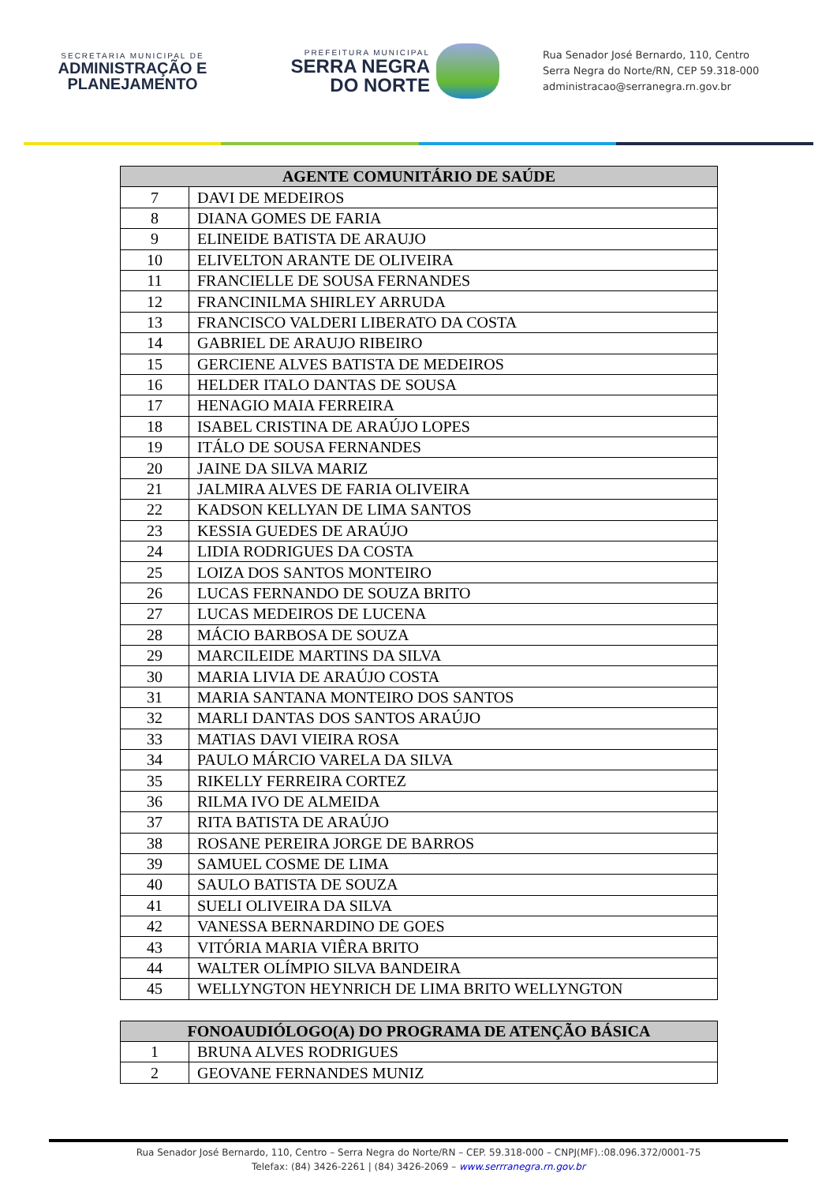SECRETARIA MUNICIPAL DE
ADMINISTRAÇÃO E
PLANEJAMENTO
PREFEITURA MUNICIPAL
SERRA NEGRA
DO NORTE
Rua Senador José Bernardo, 110, Centro
Serra Negra do Norte/RN, CEP 59.318-000
administracao@serranegra.rn.gov.br
| AGENTE COMUNITÁRIO DE SAÚDE | |
| --- | --- |
| 7 | DAVI DE MEDEIROS |
| 8 | DIANA GOMES DE FARIA |
| 9 | ELINEIDE BATISTA DE ARAUJO |
| 10 | ELIVELTON ARANTE DE OLIVEIRA |
| 11 | FRANCIELLE DE SOUSA FERNANDES |
| 12 | FRANCINILMA SHIRLEY ARRUDA |
| 13 | FRANCISCO VALDERI LIBERATO DA COSTA |
| 14 | GABRIEL DE ARAUJO RIBEIRO |
| 15 | GERCIENE ALVES BATISTA DE MEDEIROS |
| 16 | HELDER ITALO DANTAS DE SOUSA |
| 17 | HENAGIO MAIA FERREIRA |
| 18 | ISABEL CRISTINA DE ARAÚJO LOPES |
| 19 | ITÁLO DE SOUSA FERNANDES |
| 20 | JAINE DA SILVA MARIZ |
| 21 | JALMIRA ALVES DE FARIA OLIVEIRA |
| 22 | KADSON KELLYAN DE LIMA SANTOS |
| 23 | KESSIA GUEDES DE ARAÚJO |
| 24 | LIDIA RODRIGUES DA COSTA |
| 25 | LOIZA DOS SANTOS MONTEIRO |
| 26 | LUCAS FERNANDO DE SOUZA BRITO |
| 27 | LUCAS MEDEIROS DE LUCENA |
| 28 | MÁCIO BARBOSA DE SOUZA |
| 29 | MARCILEIDE MARTINS DA SILVA |
| 30 | MARIA LIVIA DE ARAÚJO COSTA |
| 31 | MARIA SANTANA MONTEIRO DOS SANTOS |
| 32 | MARLI DANTAS DOS SANTOS ARAÚJO |
| 33 | MATIAS DAVI VIEIRA ROSA |
| 34 | PAULO MÁRCIO VARELA DA SILVA |
| 35 | RIKELLY FERREIRA CORTEZ |
| 36 | RILMA IVO DE ALMEIDA |
| 37 | RITA BATISTA DE ARAÚJO |
| 38 | ROSANE PEREIRA JORGE DE BARROS |
| 39 | SAMUEL COSME DE LIMA |
| 40 | SAULO BATISTA DE SOUZA |
| 41 | SUELI OLIVEIRA DA SILVA |
| 42 | VANESSA BERNARDINO DE GOES |
| 43 | VITÓRIA MARIA VIÊRA BRITO |
| 44 | WALTER OLÍMPIO SILVA BANDEIRA |
| 45 | WELLYNGTON HEYNRICH DE LIMA BRITO WELLYNGTON |
| FONOAUDIÓLOGO(A) DO PROGRAMA DE ATENÇÃO BÁSICA | |
| --- | --- |
| 1 | BRUNA ALVES RODRIGUES |
| 2 | GEOVANE FERNANDES MUNIZ |
Rua Senador José Bernardo, 110, Centro – Serra Negra do Norte/RN – CEP. 59.318-000 – CNPJ(MF).:08.096.372/0001-75
Telefax: (84) 3426-2261 | (84) 3426-2069 – www.serrranegra.rn.gov.br